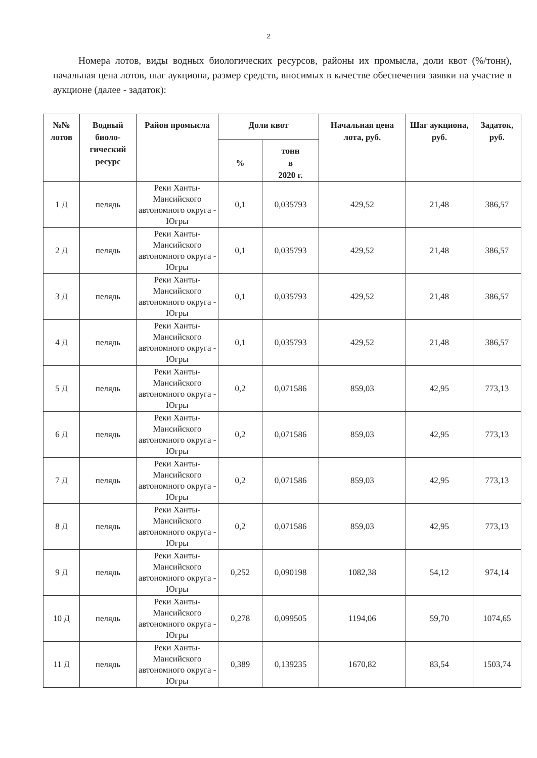2
Номера лотов, виды водных биологических ресурсов, районы их промысла, доли квот (%/тонн), начальная цена лотов, шаг аукциона, размер средств, вносимых в качестве обеспечения заявки на участие в аукционе (далее - задаток):
| №№ лотов | Водный биоло-гический ресурс | Район промысла | Доли квот | | Начальная цена лота, руб. | Шаг аукциона, руб. | Задаток, руб. |
| --- | --- | --- | --- | --- | --- | --- | --- |
| | | | % | тонн в 2020 г. | | | |
| 1 Д | пелядь | Реки Ханты-Мансийского автономного округа - Югры | 0,1 | 0,035793 | 429,52 | 21,48 | 386,57 |
| 2 Д | пелядь | Реки Ханты-Мансийского автономного округа - Югры | 0,1 | 0,035793 | 429,52 | 21,48 | 386,57 |
| 3 Д | пелядь | Реки Ханты-Мансийского автономного округа - Югры | 0,1 | 0,035793 | 429,52 | 21,48 | 386,57 |
| 4 Д | пелядь | Реки Ханты-Мансийского автономного округа - Югры | 0,1 | 0,035793 | 429,52 | 21,48 | 386,57 |
| 5 Д | пелядь | Реки Ханты-Мансийского автономного округа - Югры | 0,2 | 0,071586 | 859,03 | 42,95 | 773,13 |
| 6 Д | пелядь | Реки Ханты-Мансийского автономного округа - Югры | 0,2 | 0,071586 | 859,03 | 42,95 | 773,13 |
| 7 Д | пелядь | Реки Ханты-Мансийского автономного округа - Югры | 0,2 | 0,071586 | 859,03 | 42,95 | 773,13 |
| 8 Д | пелядь | Реки Ханты-Мансийского автономного округа - Югры | 0,2 | 0,071586 | 859,03 | 42,95 | 773,13 |
| 9 Д | пелядь | Реки Ханты-Мансийского автономного округа - Югры | 0,252 | 0,090198 | 1082,38 | 54,12 | 974,14 |
| 10 Д | пелядь | Реки Ханты-Мансийского автономного округа - Югры | 0,278 | 0,099505 | 1194,06 | 59,70 | 1074,65 |
| 11 Д | пелядь | Реки Ханты-Мансийского автономного округа - Югры | 0,389 | 0,139235 | 1670,82 | 83,54 | 1503,74 |